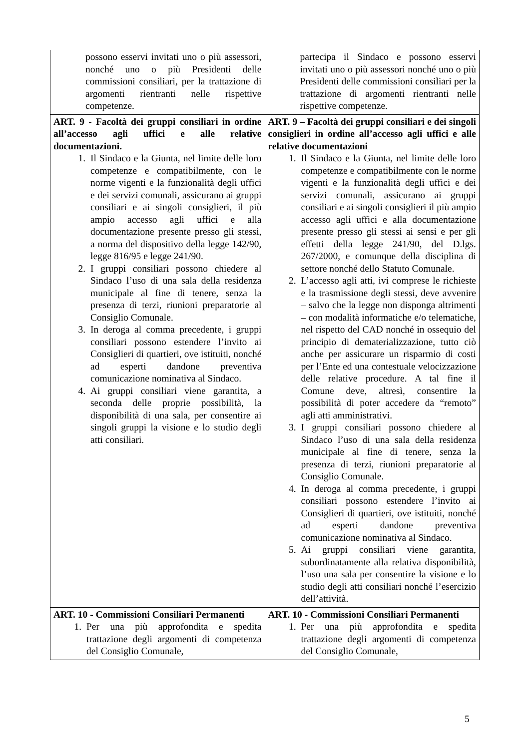| possono esservi invitati uno o più assessori, nonché uno o più Presidenti delle commissioni consiliari, per la trattazione di argomenti rientranti nelle rispettive competenze. | partecipa il Sindaco e possono esservi invitati uno o più assessori nonché uno o più Presidenti delle commissioni consiliari per la trattazione di argomenti rientranti nelle rispettive competenze. |
| ART. 9 - Facoltà dei gruppi consiliari in ordine all’accesso agli uffici e alle relative documentazioni. 1. Il Sindaco e la Giunta, nel limite delle loro competenze e compatibilmente, con le norme vigenti e la funzionalità degli uffici e dei servizi comunali, assicurano ai gruppi consiliari e ai singoli consiglieri, il più ampio accesso agli uffici e alla documentazione presente presso gli stessi, a norma del dispositivo della legge 142/90, legge 816/95 e legge 241/90. 2. I gruppi consiliari possono chiedere al Sindaco l’uso di una sala della residenza municipale al fine di tenere, senza la presenza di terzi, riunioni preparatorie al Consiglio Comunale. 3. In deroga al comma precedente, i gruppi consiliari possono estendere l’invito ai Consiglieri di quartieri, ove istituiti, nonché ad esperti dandone preventiva comunicazione nominativa al Sindaco. 4. Ai gruppi consiliari viene garantita, a seconda delle proprie possibilità, la disponibilità di una sala, per consentire ai singoli gruppi la visione e lo studio degli atti consiliari. | ART. 9 – Facoltà dei gruppi consiliari e dei singoli consiglieri in ordine all’accesso agli uffici e alle relative documentazioni 1. Il Sindaco e la Giunta, nel limite delle loro competenze e compatibilmente con le norme vigenti e la funzionalità degli uffici e dei servizi comunali, assicurano ai gruppi consiliari e ai singoli consiglieri il più ampio accesso agli uffici e alla documentazione presente presso gli stessi ai sensi e per gli effetti della legge 241/90, del D.lgs. 267/2000, e comunque della disciplina di settore nonché dello Statuto Comunale. 2. L’accesso agli atti, ivi comprese le richieste e la trasmissione degli stessi, deve avvenire – salvo che la legge non disponga altrimenti – con modalità informatiche e/o telematiche, nel rispetto del CAD nonché in ossequio del principio di dematerializzazione, tutto ciò anche per assicurare un risparmio di costi per l’Ente ed una contestuale velocizzazione delle relative procedure. A tal fine il Comune deve, altresì, consentire la possibilità di poter accedere da “remoto” agli atti amministrativi. 3. I gruppi consiliari possono chiedere al Sindaco l’uso di una sala della residenza municipale al fine di tenere, senza la presenza di terzi, riunioni preparatorie al Consiglio Comunale. 4. In deroga al comma precedente, i gruppi consiliari possono estendere l’invito ai Consiglieri di quartieri, ove istituiti, nonché ad esperti dandone preventiva comunicazione nominativa al Sindaco. 5. Ai gruppi consiliari viene garantita, subordinatamente alla relativa disponibilità, l’uso una sala per consentire la visione e lo studio degli atti consiliari nonché l’esercizio dell’attività. |
| ART. 10 - Commissioni Consiliari Permanenti 1. Per una più approfondita e spedita trattazione degli argomenti di competenza del Consiglio Comunale, | ART. 10 - Commissioni Consiliari Permanenti 1. Per una più approfondita e spedita trattazione degli argomenti di competenza del Consiglio Comunale, |
5